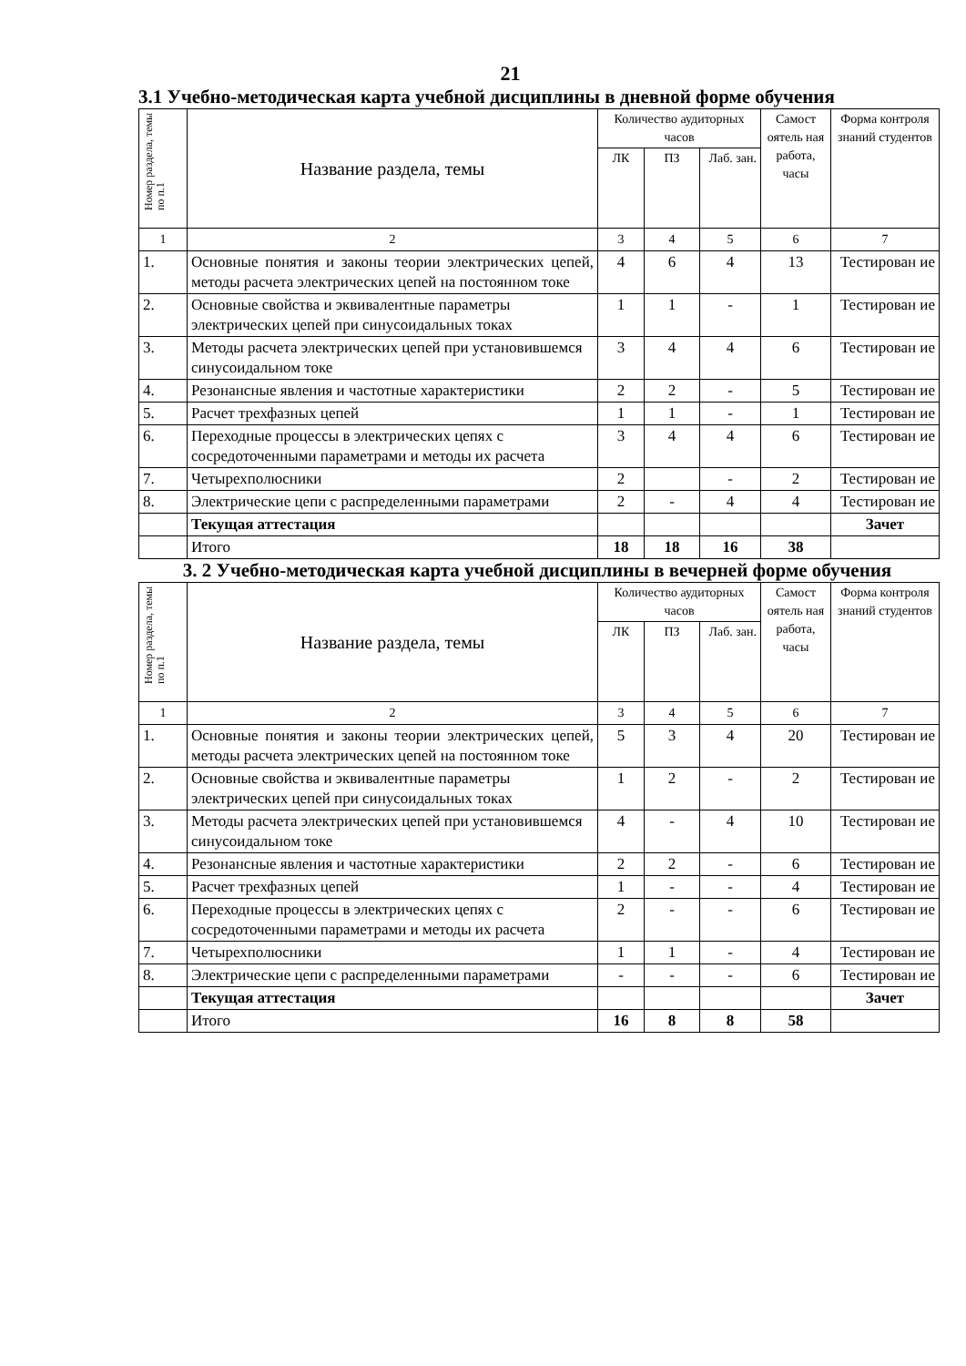21
3.1 Учебно-методическая карта учебной дисциплины в дневной форме обучения
| Номер раздела, темы по п.1 | Название раздела, темы | Количество аудиторных часов | | | Самост оятель ная работа, часы | Форма контроля знаний студентов |
| --- | --- | --- | --- | --- | --- | --- |
| | | ЛК | ПЗ | Лаб. зан. | | |
| 1 | 2 | 3 | 4 | 5 | 6 | 7 |
| 1. | Основные понятия и законы теории электрических цепей, методы расчета электрических цепей на постоянном токе | 4 | 6 | 4 | 13 | Тестирован ие |
| 2. | Основные свойства и эквивалентные параметры электрических цепей при синусоидальных токах | 1 | 1 | - | 1 | Тестирован ие |
| 3. | Методы расчета электрических цепей при установившемся синусоидальном токе | 3 | 4 | 4 | 6 | Тестирован ие |
| 4. | Резонансные явления и частотные характеристики | 2 | 2 | - | 5 | Тестирован ие |
| 5. | Расчет трехфазных цепей | 1 | 1 | - | 1 | Тестирован ие |
| 6. | Переходные процессы в электрических цепях с сосредоточенными параметрами и методы их расчета | 3 | 4 | 4 | 6 | Тестирован ие |
| 7. | Четырехполюсники | 2 | | - | 2 | Тестирован ие |
| 8. | Электрические цепи с распределенными параметрами | 2 | - | 4 | 4 | Тестирован ие |
| | Текущая аттестация | | | | | Зачет |
| | Итого | 18 | 18 | 16 | 38 | |
3. 2 Учебно-методическая карта учебной дисциплины в вечерней форме обучения
| Номер раздела, темы по п.1 | Название раздела, темы | Количество аудиторных часов | | | Самост оятель ная работа, часы | Форма контроля знаний студентов |
| --- | --- | --- | --- | --- | --- | --- |
| | | ЛК | ПЗ | Лаб. зан. | | |
| 1 | 2 | 3 | 4 | 5 | 6 | 7 |
| 1. | Основные понятия и законы теории электрических цепей, методы расчета электрических цепей на постоянном токе | 5 | 3 | 4 | 20 | Тестирован ие |
| 2. | Основные свойства и эквивалентные параметры электрических цепей при синусоидальных токах | 1 | 2 | - | 2 | Тестирован ие |
| 3. | Методы расчета электрических цепей при установившемся синусоидальном токе | 4 | - | 4 | 10 | Тестирован ие |
| 4. | Резонансные явления и частотные характеристики | 2 | 2 | - | 6 | Тестирован ие |
| 5. | Расчет трехфазных цепей | 1 | - | - | 4 | Тестирован ие |
| 6. | Переходные процессы в электрических цепях с сосредоточенными параметрами и методы их расчета | 2 | - | - | 6 | Тестирован ие |
| 7. | Четырехполюсники | 1 | 1 | - | 4 | Тестирован ие |
| 8. | Электрические цепи с распределенными параметрами | - | - | - | 6 | Тестирован ие |
| | Текущая аттестация | | | | | Зачет |
| | Итого | 16 | 8 | 8 | 58 | |